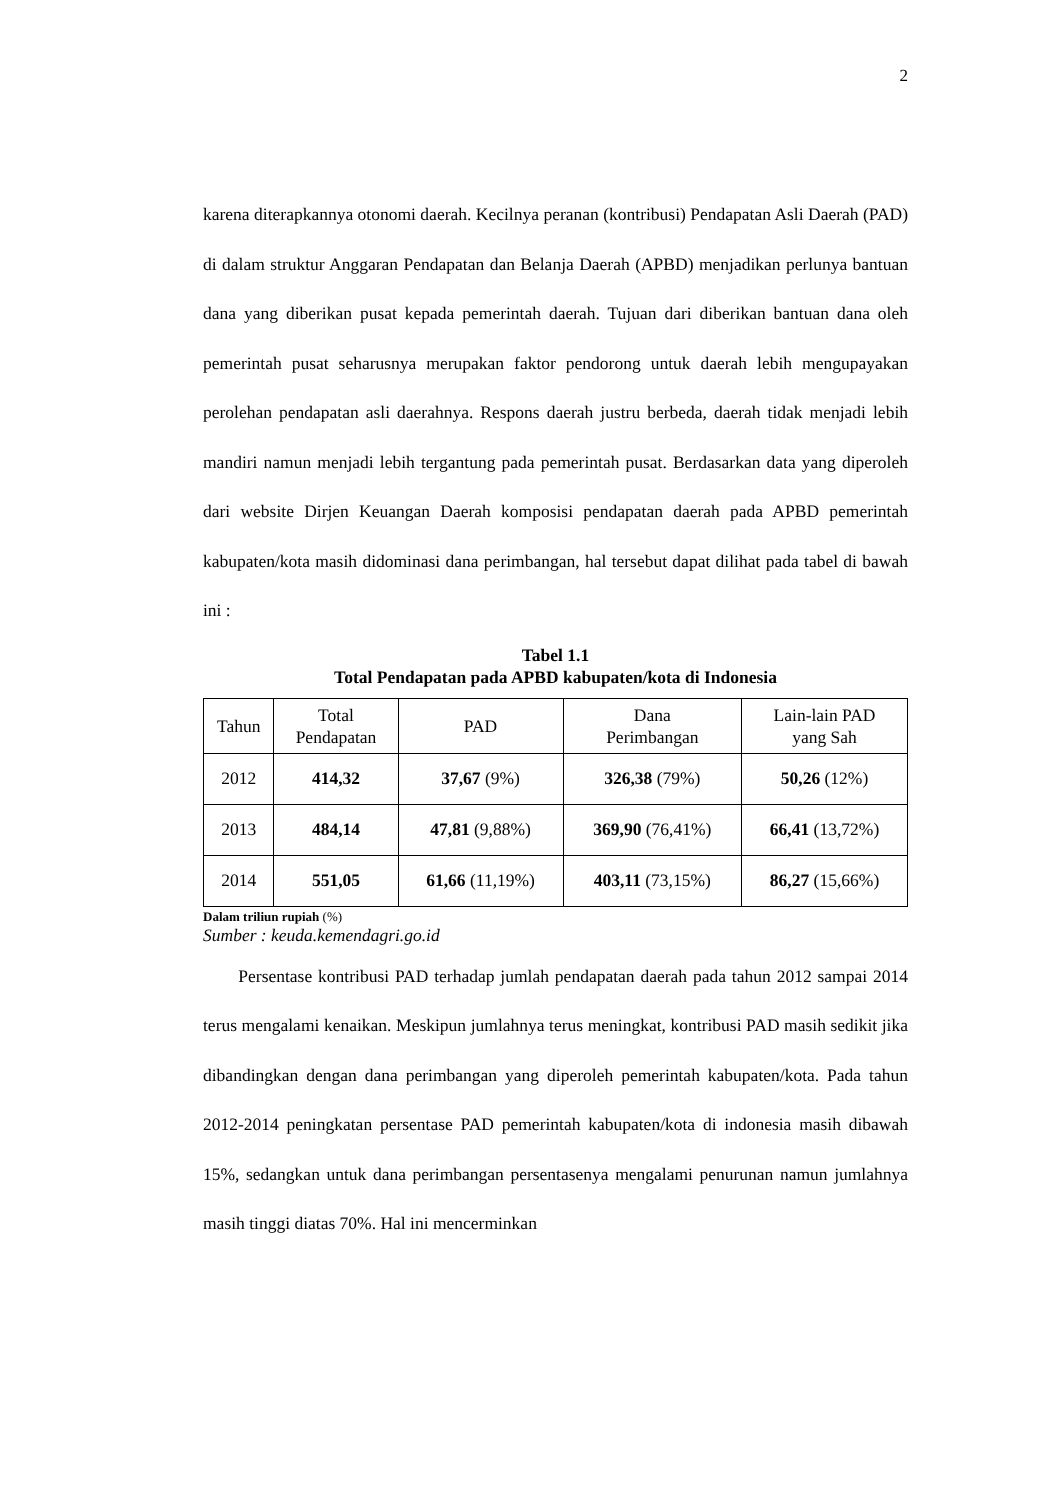2
karena diterapkannya otonomi daerah. Kecilnya peranan (kontribusi) Pendapatan Asli Daerah (PAD) di dalam struktur Anggaran Pendapatan dan Belanja Daerah (APBD) menjadikan perlunya bantuan dana yang diberikan pusat kepada pemerintah daerah. Tujuan dari diberikan bantuan dana oleh pemerintah pusat seharusnya merupakan faktor pendorong untuk daerah lebih mengupayakan perolehan pendapatan asli daerahnya. Respons daerah justru berbeda, daerah tidak menjadi lebih mandiri namun menjadi lebih tergantung pada pemerintah pusat. Berdasarkan data yang diperoleh dari website Dirjen Keuangan Daerah komposisi pendapatan daerah pada APBD pemerintah kabupaten/kota masih didominasi dana perimbangan, hal tersebut dapat dilihat pada tabel di bawah ini :
Tabel 1.1
Total Pendapatan pada APBD kabupaten/kota di Indonesia
| Tahun | Total Pendapatan | PAD | Dana Perimbangan | Lain-lain PAD yang Sah |
| --- | --- | --- | --- | --- |
| 2012 | 414,32 | 37,67 (9%) | 326,38 (79%) | 50,26 (12%) |
| 2013 | 484,14 | 47,81 (9,88%) | 369,90 (76,41%) | 66,41 (13,72%) |
| 2014 | 551,05 | 61,66 (11,19%) | 403,11 (73,15%) | 86,27 (15,66%) |
Dalam triliun rupiah (%)
Sumber : keuda.kemendagri.go.id
Persentase kontribusi PAD terhadap jumlah pendapatan daerah pada tahun 2012 sampai 2014 terus mengalami kenaikan. Meskipun jumlahnya terus meningkat, kontribusi PAD masih sedikit jika dibandingkan dengan dana perimbangan yang diperoleh pemerintah kabupaten/kota. Pada tahun 2012-2014 peningkatan persentase PAD pemerintah kabupaten/kota di indonesia masih dibawah 15%, sedangkan untuk dana perimbangan persentasenya mengalami penurunan namun jumlahnya masih tinggi diatas 70%. Hal ini mencerminkan